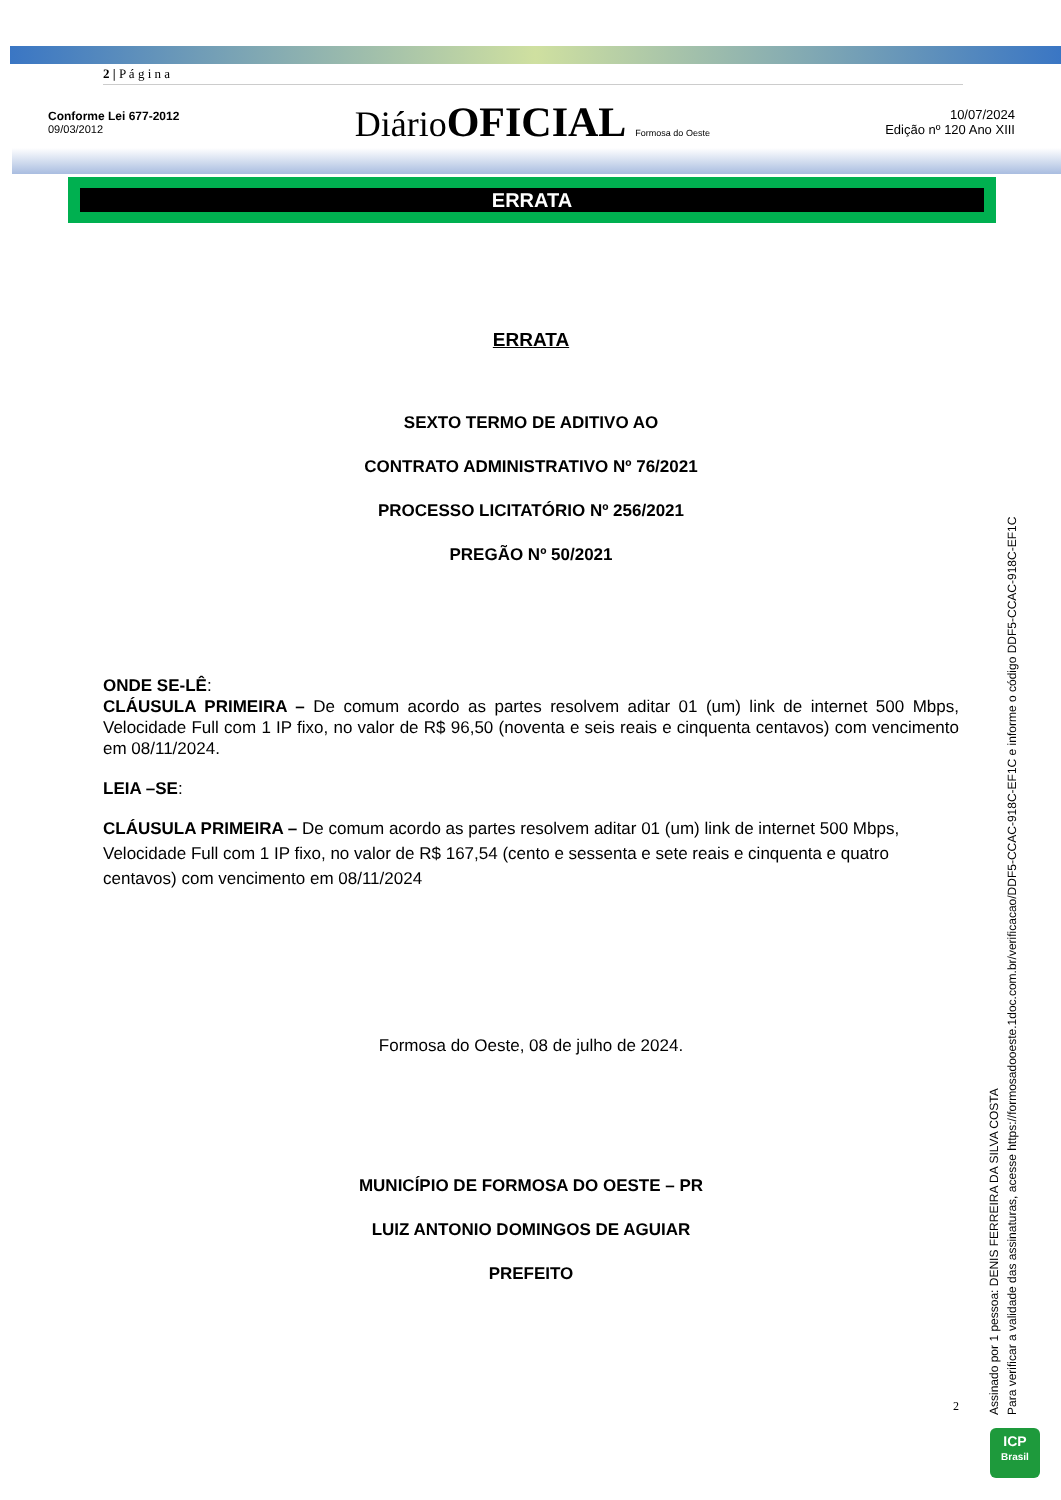2 | P á g i n a
Conforme Lei 677-2012
09/03/2012
DiárioOFICIAL Formosa do Oeste
10/07/2024
Edição nº 120 Ano XIII
ERRATA
ERRATA
SEXTO TERMO DE ADITIVO AO
CONTRATO ADMINISTRATIVO Nº 76/2021
PROCESSO LICITATÓRIO Nº 256/2021
PREGÃO Nº 50/2021
ONDE SE-LÊ:
CLÁUSULA PRIMEIRA – De comum acordo as partes resolvem aditar 01 (um) link de internet 500 Mbps, Velocidade Full com 1 IP fixo, no valor de R$ 96,50 (noventa e seis reais e cinquenta centavos) com vencimento em 08/11/2024.
LEIA –SE:
CLÁUSULA PRIMEIRA – De comum acordo as partes resolvem aditar 01 (um) link de internet 500 Mbps, Velocidade Full com 1 IP fixo, no valor de R$ 167,54 (cento e sessenta e sete reais e cinquenta e quatro centavos) com vencimento em 08/11/2024
Formosa do Oeste, 08 de julho de 2024.
MUNICÍPIO DE FORMOSA DO OESTE – PR
LUIZ ANTONIO DOMINGOS DE AGUIAR
PREFEITO
2
Assinado por 1 pessoa: DENIS FERREIRA DA SILVA COSTA
Para verificar a validade das assinaturas, acesse https://formosadooeste.1doc.com.br/verificacao/DDF5-CCAC-918C-EF1C e informe o código DDF5-CCAC-918C-EF1C
ICP
Brasil